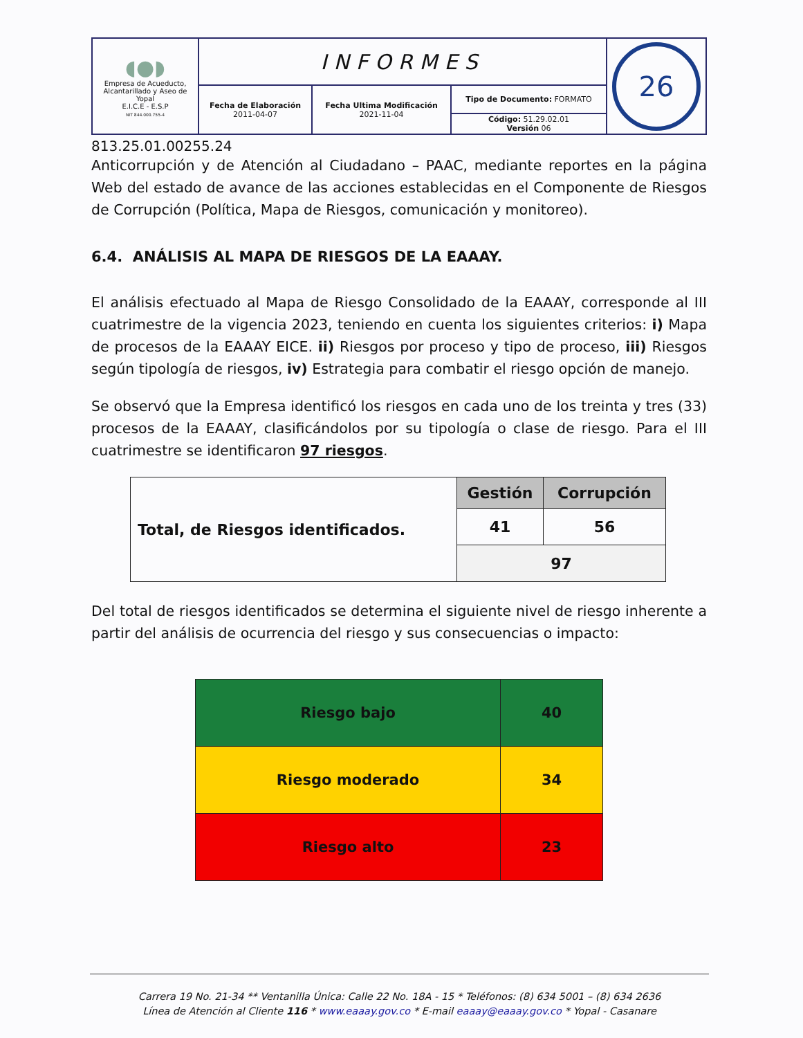| ◖●◗ Empresa de Acueducto, Alcantarillado y Aseo de Yopal E.I.C.E - E.S.P NIT 844.000.755-4 | INFORMES | | | 26 |
| | Fecha de Elaboración 2011-04-07 | Fecha Ultima Modificación 2021-11-04 | Tipo de Documento: FORMATO | |
| | | | Código: 51.29.02.01 Versión 06 | |
813.25.01.00255.24
Anticorrupción y de Atención al Ciudadano – PAAC, mediante reportes en la página Web del estado de avance de las acciones establecidas en el Componente de Riesgos de Corrupción (Política, Mapa de Riesgos, comunicación y monitoreo).
6.4. ANÁLISIS AL MAPA DE RIESGOS DE LA EAAAY.
El análisis efectuado al Mapa de Riesgo Consolidado de la EAAAY, corresponde al III cuatrimestre de la vigencia 2023, teniendo en cuenta los siguientes criterios: i) Mapa de procesos de la EAAAY EICE. ii) Riesgos por proceso y tipo de proceso, iii) Riesgos según tipología de riesgos, iv) Estrategia para combatir el riesgo opción de manejo.
Se observó que la Empresa identificó los riesgos en cada uno de los treinta y tres (33) procesos de la EAAAY, clasificándolos por su tipología o clase de riesgo. Para el III cuatrimestre se identificaron 97 riesgos.
| Total, de Riesgos identificados. | Gestión | Corrupción |
| | 41 | 56 |
| | 97 | |
Del total de riesgos identificados se determina el siguiente nivel de riesgo inherente a partir del análisis de ocurrencia del riesgo y sus consecuencias o impacto:
| Riesgo bajo | 40 |
| Riesgo moderado | 34 |
| Riesgo alto | 23 |
Carrera 19 No. 21-34 ** Ventanilla Única: Calle 22 No. 18A - 15 * Teléfonos: (8) 634 5001 – (8) 634 2636
Línea de Atención al Cliente 116 * www.eaaay.gov.co * E-mail eaaay@eaaay.gov.co * Yopal - Casanare